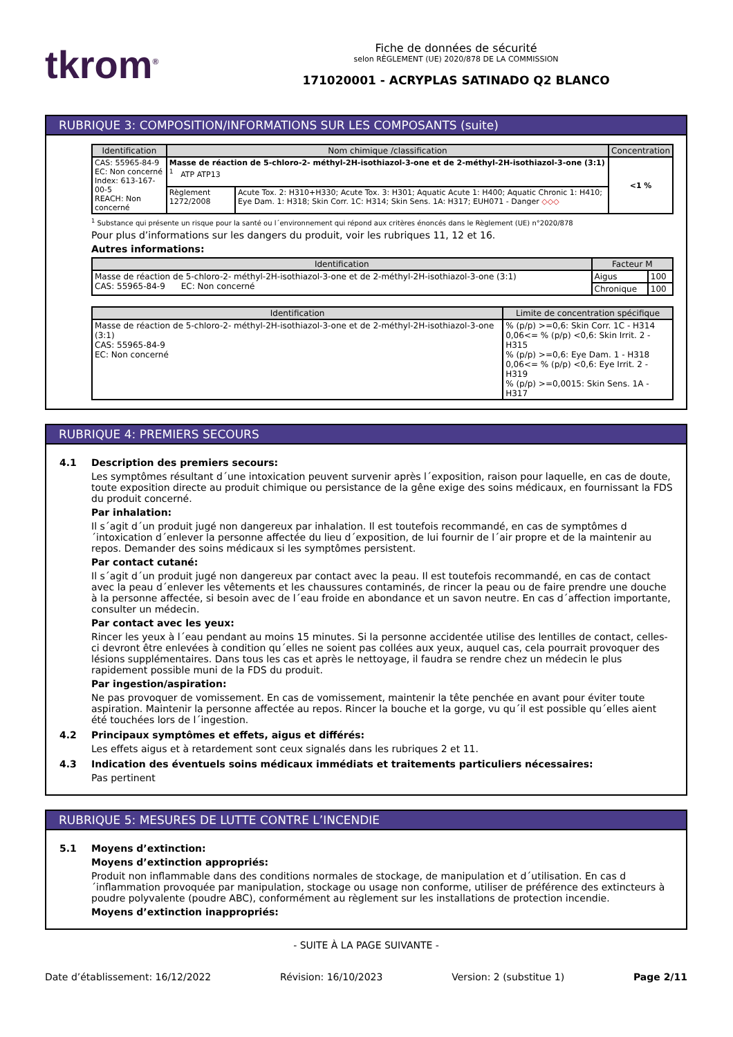tkrom<sup>®</sup>
Fiche de données de sécurité
selon RÈGLEMENT (UE) 2020/878 DE LA COMMISSION
171020001 - ACRYPLAS SATINADO Q2 BLANCO
RUBRIQUE 3: COMPOSITION/INFORMATIONS SUR LES COMPOSANTS (suite)
| Identification | Nom chimique /classification | | Concentration |
| --- | --- | --- | --- |
| CAS: 55965-84-9 EC: Non concerné Index: 613-167-00-5 REACH: Non concerné | Masse de réaction de 5-chloro-2- méthyl-2H-isothiazol-3-one et de 2-méthyl-2H-isothiazol-3-one (3:1) <sup>1</sup> ATP ATP13 | | <1 % |
| | Règlement 1272/2008 | Acute Tox. 2: H310+H330; Acute Tox. 3: H301; Aquatic Acute 1: H400; Aquatic Chronic 1: H410; Eye Dam. 1: H318; Skin Corr. 1C: H314; Skin Sens. 1A: H317; EUH071 - Danger ◇◇◇ | |
<sup>1</sup> Substance qui présente un risque pour la santé ou l´environnement qui répond aux critères énoncés dans le Règlement (UE) n°2020/878
Pour plus d’informations sur les dangers du produit, voir les rubriques 11, 12 et 16.
Autres informations:
| Identification | Facteur M | |
| --- | --- | --- |
| Masse de réaction de 5-chloro-2- méthyl-2H-isothiazol-3-one et de 2-méthyl-2H-isothiazol-3-one (3:1) CAS: 55965-84-9 EC: Non concerné | Aigus | 100 |
| | Chronique | 100 |
| Identification | Limite de concentration spécifique |
| --- | --- |
| Masse de réaction de 5-chloro-2- méthyl-2H-isothiazol-3-one et de 2-méthyl-2H-isothiazol-3-one (3:1) CAS: 55965-84-9 EC: Non concerné | % (p/p) >=0,6: Skin Corr. 1C - H314 0,06<= % (p/p) <0,6: Skin Irrit. 2 - H315 % (p/p) >=0,6: Eye Dam. 1 - H318 0,06<= % (p/p) <0,6: Eye Irrit. 2 - H319 % (p/p) >=0,0015: Skin Sens. 1A - H317 |
RUBRIQUE 4: PREMIERS SECOURS
4.1 Description des premiers secours:
Les symptômes résultant d´une intoxication peuvent survenir après l´exposition, raison pour laquelle, en cas de doute, toute exposition directe au produit chimique ou persistance de la gêne exige des soins médicaux, en fournissant la FDS du produit concerné.
Par inhalation:
Il s´agit d´un produit jugé non dangereux par inhalation. Il est toutefois recommandé, en cas de symptômes d´intoxication d´enlever la personne affectée du lieu d´exposition, de lui fournir de l´air propre et de la maintenir au repos. Demander des soins médicaux si les symptômes persistent.
Par contact cutané:
Il s´agit d´un produit jugé non dangereux par contact avec la peau. Il est toutefois recommandé, en cas de contact avec la peau d´enlever les vêtements et les chaussures contaminés, de rincer la peau ou de faire prendre une douche à la personne affectée, si besoin avec de l´eau froide en abondance et un savon neutre. En cas d´affection importante, consulter un médecin.
Par contact avec les yeux:
Rincer les yeux à l´eau pendant au moins 15 minutes. Si la personne accidentée utilise des lentilles de contact, celles-ci devront être enlevées à condition qu´elles ne soient pas collées aux yeux, auquel cas, cela pourrait provoquer des lésions supplémentaires. Dans tous les cas et après le nettoyage, il faudra se rendre chez un médecin le plus rapidement possible muni de la FDS du produit.
Par ingestion/aspiration:
Ne pas provoquer de vomissement. En cas de vomissement, maintenir la tête penchée en avant pour éviter toute aspiration. Maintenir la personne affectée au repos. Rincer la bouche et la gorge, vu qu´il est possible qu´elles aient été touchées lors de l´ingestion.
4.2 Principaux symptômes et effets, aigus et différés:
Les effets aigus et à retardement sont ceux signalés dans les rubriques 2 et 11.
4.3 Indication des éventuels soins médicaux immédiats et traitements particuliers nécessaires:
Pas pertinent
RUBRIQUE 5: MESURES DE LUTTE CONTRE L’INCENDIE
5.1 Moyens d’extinction:
Moyens d’extinction appropriés:
Produit non inflammable dans des conditions normales de stockage, de manipulation et d´utilisation. En cas d´inflammation provoquée par manipulation, stockage ou usage non conforme, utiliser de préférence des extincteurs à poudre polyvalente (poudre ABC), conformément au règlement sur les installations de protection incendie.
Moyens d’extinction inappropriés:
- SUITE À LA PAGE SUIVANTE -
Date d’établissement: 16/12/2022 Révision: 16/10/2023 Version: 2 (substitue 1) Page 2/11